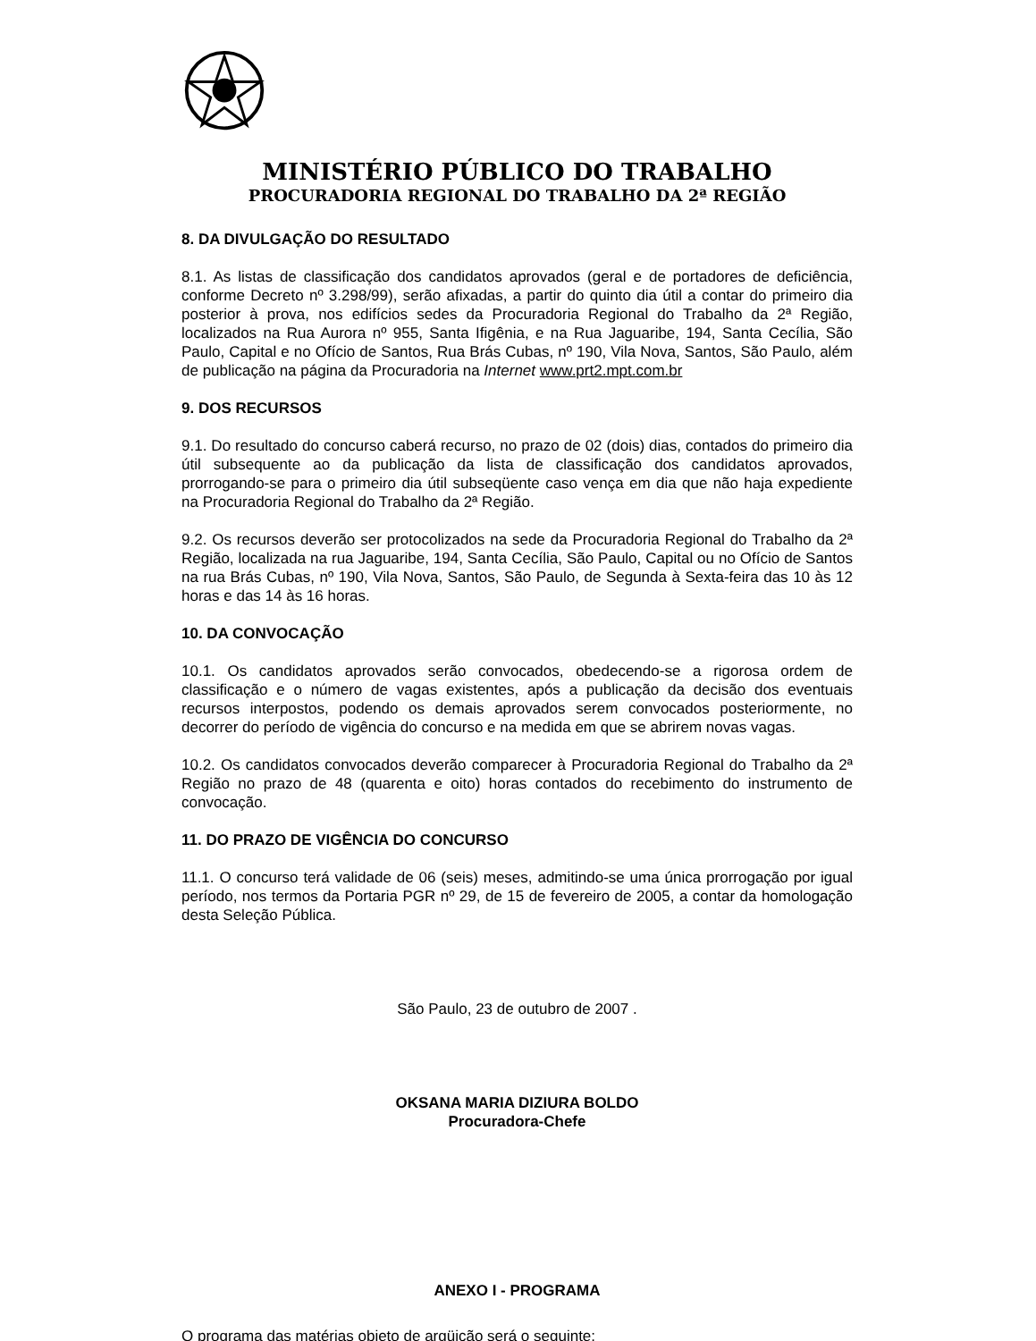MINISTÉRIO PÚBLICO DO TRABALHO
PROCURADORIA REGIONAL DO TRABALHO DA 2ª REGIÃO
8. DA DIVULGAÇÃO DO RESULTADO
8.1. As listas de classificação dos candidatos aprovados (geral e de portadores de deficiência, conforme Decreto nº 3.298/99), serão afixadas, a partir do quinto dia útil a contar do primeiro dia posterior à prova, nos edifícios sedes da Procuradoria Regional do Trabalho da 2ª Região, localizados na Rua Aurora nº 955, Santa Ifigênia, e na Rua Jaguaribe, 194, Santa Cecília, São Paulo, Capital e no Ofício de Santos, Rua Brás Cubas, nº 190, Vila Nova, Santos, São Paulo, além de publicação na página da Procuradoria na Internet www.prt2.mpt.com.br
9. DOS RECURSOS
9.1. Do resultado do concurso caberá recurso, no prazo de 02 (dois) dias, contados do primeiro dia útil subsequente ao da publicação da lista de classificação dos candidatos aprovados, prorrogando-se para o primeiro dia útil subseqüente caso vença em dia que não haja expediente na Procuradoria Regional do Trabalho da 2ª Região.
9.2. Os recursos deverão ser protocolizados na sede da Procuradoria Regional do Trabalho da 2ª Região, localizada na rua Jaguaribe, 194, Santa Cecília, São Paulo, Capital ou no Ofício de Santos na rua Brás Cubas, nº 190, Vila Nova, Santos, São Paulo, de Segunda à Sexta-feira das 10 às 12 horas e das 14 às 16 horas.
10. DA CONVOCAÇÃO
10.1. Os candidatos aprovados serão convocados, obedecendo-se a rigorosa ordem de classificação e o número de vagas existentes, após a publicação da decisão dos eventuais recursos interpostos, podendo os demais aprovados serem convocados posteriormente, no decorrer do período de vigência do concurso e na medida em que se abrirem novas vagas.
10.2. Os candidatos convocados deverão comparecer à Procuradoria Regional do Trabalho da 2ª Região no prazo de 48 (quarenta e oito) horas contados do recebimento do instrumento de convocação.
11. DO PRAZO DE VIGÊNCIA DO CONCURSO
11.1. O concurso terá validade de 06 (seis) meses, admitindo-se uma única prorrogação por igual período, nos termos da Portaria PGR nº 29, de 15 de fevereiro de 2005, a contar da homologação desta Seleção Pública.
São Paulo, 23 de outubro de 2007 .
OKSANA MARIA DIZIURA BOLDO
Procuradora-Chefe
ANEXO I - PROGRAMA
O programa das matérias objeto de argüição será o seguinte: